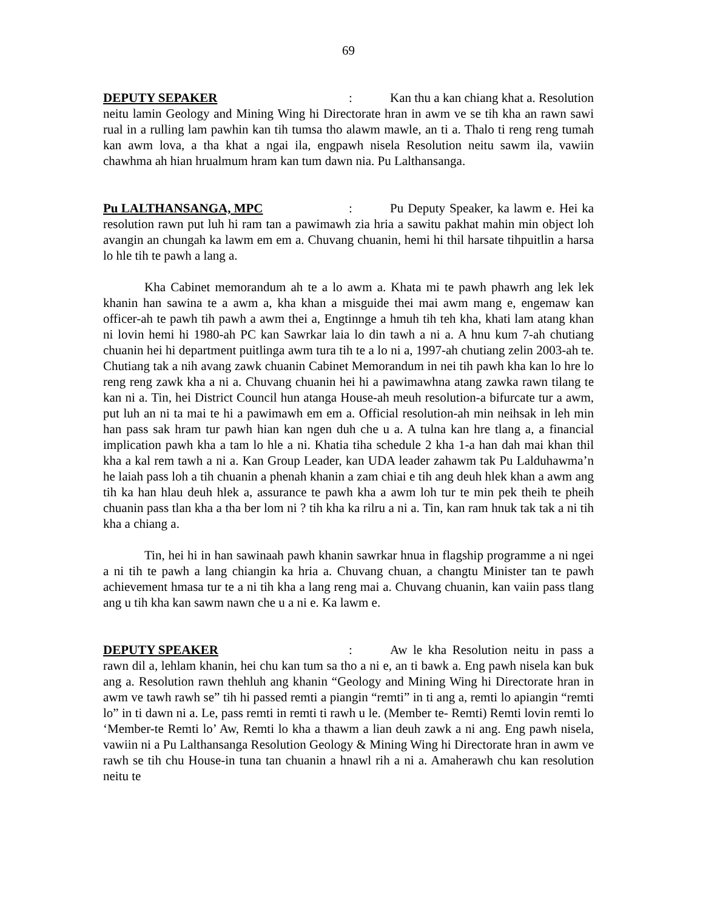69
DEPUTY SEPAKER: Kan thu a kan chiang khat a. Resolution neitu lamin Geology and Mining Wing hi Directorate hran in awm ve se tih kha an rawn sawi rual in a rulling lam pawhin kan tih tumsa tho alawm mawle, an ti a. Thalo ti reng reng tumah kan awm lova, a tha khat a ngai ila, engpawh nisela Resolution neitu sawm ila, vawiin chawhma ah hian hrualmum hram kan tum dawn nia. Pu Lalthansanga.
Pu LALTHANSANGA, MPC: Pu Deputy Speaker, ka lawm e. Hei ka resolution rawn put luh hi ram tan a pawimawh zia hria a sawitu pakhat mahin min object loh avangin an chungah ka lawm em em a. Chuvang chuanin, hemi hi thil harsate tihpuitlin a harsa lo hle tih te pawh a lang a.
Kha Cabinet memorandum ah te a lo awm a. Khata mi te pawh phawrh ang lek lek khanin han sawina te a awm a, kha khan a misguide thei mai awm mang e, engemaw kan officer-ah te pawh tih pawh a awm thei a, Engtinnge a hmuh tih teh kha, khati lam atang khan ni lovin hemi hi 1980-ah PC kan Sawrkar laia lo din tawh a ni a. A hnu kum 7-ah chutiang chuanin hei hi department puitlinga awm tura tih te a lo ni a, 1997-ah chutiang zelin 2003-ah te. Chutiang tak a nih avang zawk chuanin Cabinet Memorandum in nei tih pawh kha kan lo hre lo reng reng zawk kha a ni a. Chuvang chuanin hei hi a pawimawhna atang zawka rawn tilang te kan ni a. Tin, hei District Council hun atanga House-ah meuh resolution-a bifurcate tur a awm, put luh an ni ta mai te hi a pawimawh em em a. Official resolution-ah min neihsak in leh min han pass sak hram tur pawh hian kan ngen duh che u a. A tulna kan hre tlang a, a financial implication pawh kha a tam lo hle a ni. Khatia tiha schedule 2 kha 1-a han dah mai khan thil kha a kal rem tawh a ni a. Kan Group Leader, kan UDA leader zahawm tak Pu Lalduhawma’n he laiah pass loh a tih chuanin a phenah khanin a zam chiai e tih ang deuh hlek khan a awm ang tih ka han hlau deuh hlek a, assurance te pawh kha a awm loh tur te min pek theih te pheih chuanin pass tlan kha a tha ber lom ni ? tih kha ka rilru a ni a. Tin, kan ram hnuk tak tak a ni tih kha a chiang a.
Tin, hei hi in han sawinaah pawh khanin sawrkar hnua in flagship programme a ni ngei a ni tih te pawh a lang chiangin ka hria a. Chuvang chuan, a changtu Minister tan te pawh achievement hmasa tur te a ni tih kha a lang reng mai a. Chuvang chuanin, kan vaiin pass tlang ang u tih kha kan sawm nawn che u a ni e. Ka lawm e.
DEPUTY SPEAKER: Aw le kha Resolution neitu in pass a rawn dil a, lehlam khanin, hei chu kan tum sa tho a ni e, an ti bawk a. Eng pawh nisela kan buk ang a. Resolution rawn thehluh ang khanin “Geology and Mining Wing hi Directorate hran in awm ve tawh rawh se” tih hi passed remti a piangin “remti” in ti ang a, remti lo apiangin “remti lo” in ti dawn ni a. Le, pass remti in remti ti rawh u le. (Member te- Remti) Remti lovin remti lo ‘Member-te Remti lo’ Aw, Remti lo kha a thawm a lian deuh zawk a ni ang. Eng pawh nisela, vawiin ni a Pu Lalthansanga Resolution Geology & Mining Wing hi Directorate hran in awm ve rawh se tih chu House-in tuna tan chuanin a hnawl rih a ni a. Amaherawh chu kan resolution neitu te